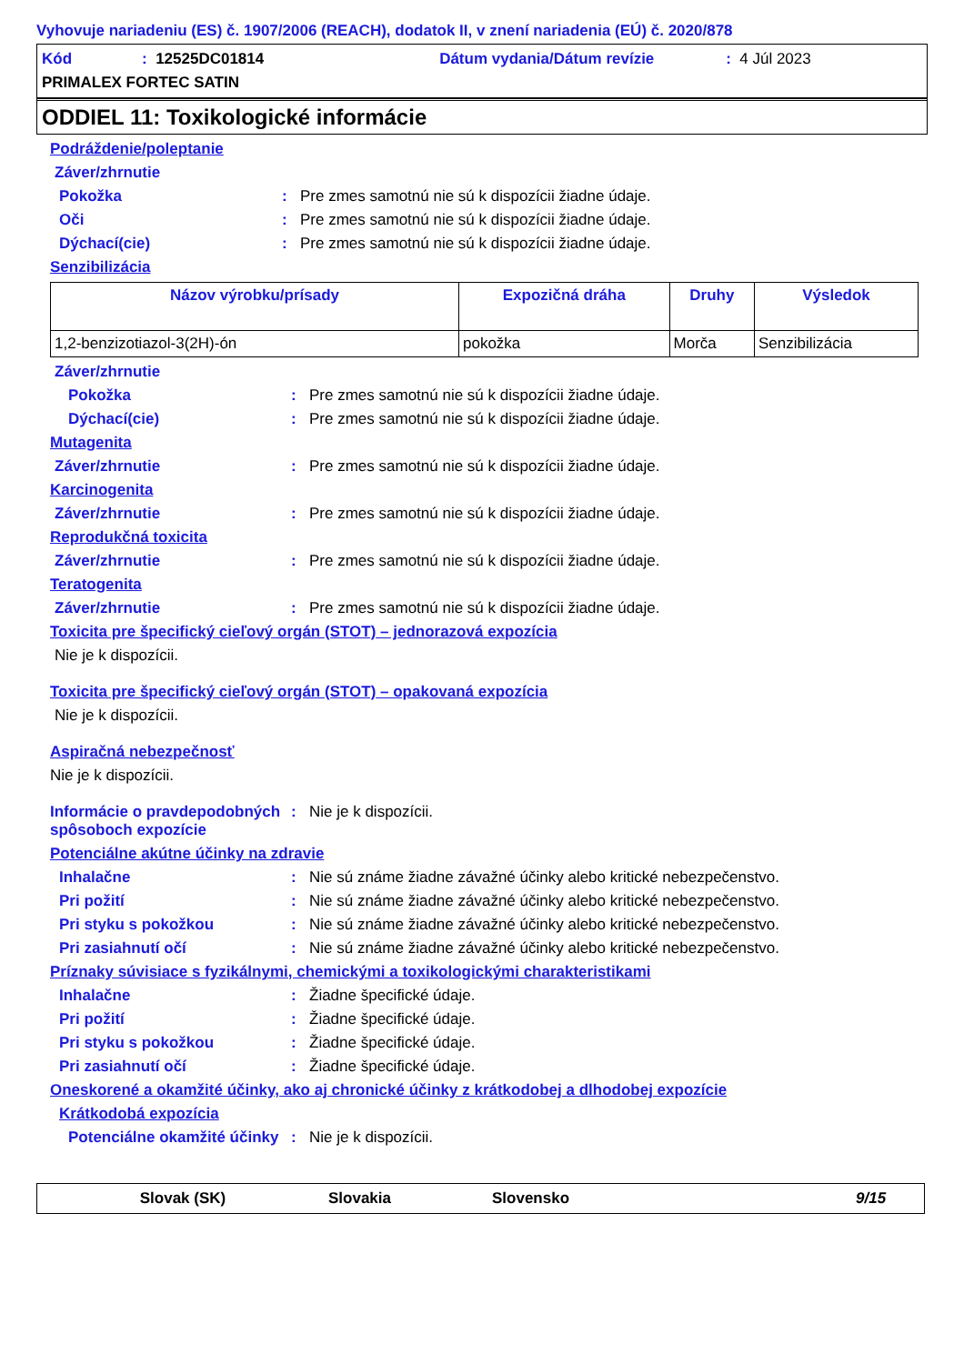Vyhovuje nariadeniu (ES) č. 1907/2006 (REACH), dodatok II, v znení nariadenia (EÚ) č. 2020/878
Kód: 12525DC01814 Dátum vydania/Dátum revízie: 4 Júl 2023
PRIMALEX FORTEC SATIN
ODDIEL 11: Toxikologické informácie
Podráždenie/poleptanie
Záver/zhrnutie
Pokožka: Pre zmes samotnú nie sú k dispozícii žiadne údaje.
Oči: Pre zmes samotnú nie sú k dispozícii žiadne údaje.
Dýchací(cie): Pre zmes samotnú nie sú k dispozícii žiadne údaje.
Senzibilizácia
| Názov výrobku/prísady | Expozičná dráha | Druhy | Výsledok |
| --- | --- | --- | --- |
| 1,2-benzizotiazol-3(2H)-ón | pokožka | Morča | Senzibilizácia |
Záver/zhrnutie
Pokožka: Pre zmes samotnú nie sú k dispozícii žiadne údaje.
Dýchací(cie): Pre zmes samotnú nie sú k dispozícii žiadne údaje.
Mutagenita
Záver/zhrnutie: Pre zmes samotnú nie sú k dispozícii žiadne údaje.
Karcinogenita
Záver/zhrnutie: Pre zmes samotnú nie sú k dispozícii žiadne údaje.
Reprodukčná toxicita
Záver/zhrnutie: Pre zmes samotnú nie sú k dispozícii žiadne údaje.
Teratogenita
Záver/zhrnutie: Pre zmes samotnú nie sú k dispozícii žiadne údaje.
Toxicita pre špecifický cieľový orgán (STOT) – jednorazová expozícia
Nie je k dispozícii.
Toxicita pre špecifický cieľový orgán (STOT) – opakovaná expozícia
Nie je k dispozícii.
Aspiračná nebezpečnosť
Nie je k dispozícii.
Informácie o pravdepodobných spôsoboch expozície: Nie je k dispozícii.
Potenciálne akútne účinky na zdravie
Inhalačne: Nie sú známe žiadne závažné účinky alebo kritické nebezpečenstvo.
Pri požití: Nie sú známe žiadne závažné účinky alebo kritické nebezpečenstvo.
Pri styku s pokožkou: Nie sú známe žiadne závažné účinky alebo kritické nebezpečenstvo.
Pri zasiahnutí očí: Nie sú známe žiadne závažné účinky alebo kritické nebezpečenstvo.
Príznaky súvisiace s fyzikálnymi, chemickými a toxikologickými charakteristikami
Inhalačne: Žiadne špecifické údaje.
Pri požití: Žiadne špecifické údaje.
Pri styku s pokožkou: Žiadne špecifické údaje.
Pri zasiahnutí očí: Žiadne špecifické údaje.
Oneskorené a okamžité účinky, ako aj chronické účinky z krátkodobej a dlhodobej expozície
Krátkodobá expozícia
Potenciálne okamžité účinky: Nie je k dispozícii.
Slovak (SK) Slovakia Slovensko 9/15